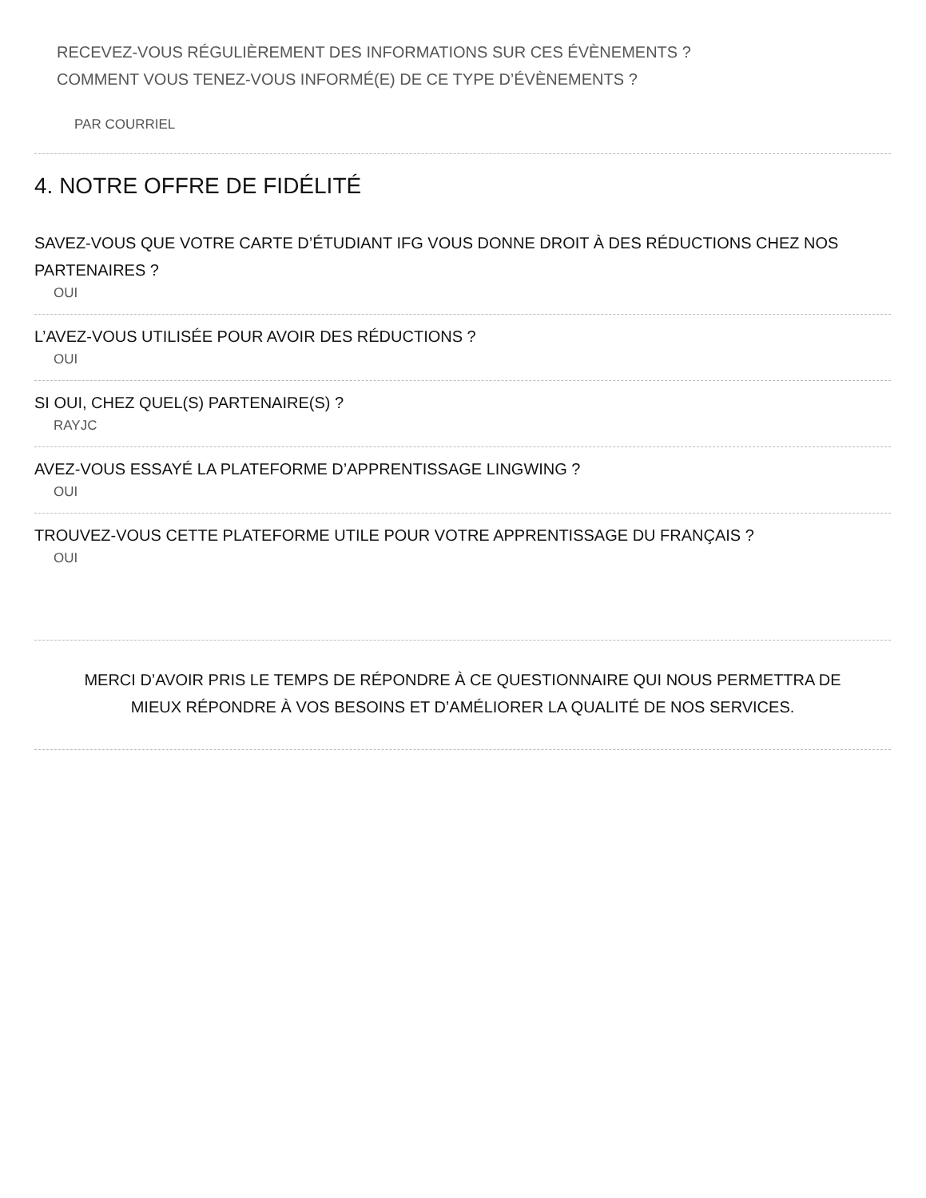RECEVEZ-VOUS RÉGULIÈREMENT DES INFORMATIONS SUR CES ÉVÈNEMENTS ?
COMMENT VOUS TENEZ-VOUS INFORMÉ(E) DE CE TYPE D’ÉVÈNEMENTS ?
PAR COURRIEL
4. NOTRE OFFRE DE FIDÉLITÉ
SAVEZ-VOUS QUE VOTRE CARTE D’ÉTUDIANT IFG VOUS DONNE DROIT À DES RÉDUCTIONS CHEZ NOS PARTENAIRES ?
OUI
L’AVEZ-VOUS UTILISÉE POUR AVOIR DES RÉDUCTIONS ?
OUI
SI OUI, CHEZ QUEL(S) PARTENAIRE(S) ?
RAYJC
AVEZ-VOUS ESSAYÉ LA PLATEFORME D’APPRENTISSAGE LINGWING ?
OUI
TROUVEZ-VOUS CETTE PLATEFORME UTILE POUR VOTRE APPRENTISSAGE DU FRANÇAIS ?
OUI
MERCI D’AVOIR PRIS LE TEMPS DE RÉPONDRE À CE QUESTIONNAIRE QUI NOUS PERMETTRA DE MIEUX RÉPONDRE À VOS BESOINS ET D’AMÉLIORER LA QUALITÉ DE NOS SERVICES.